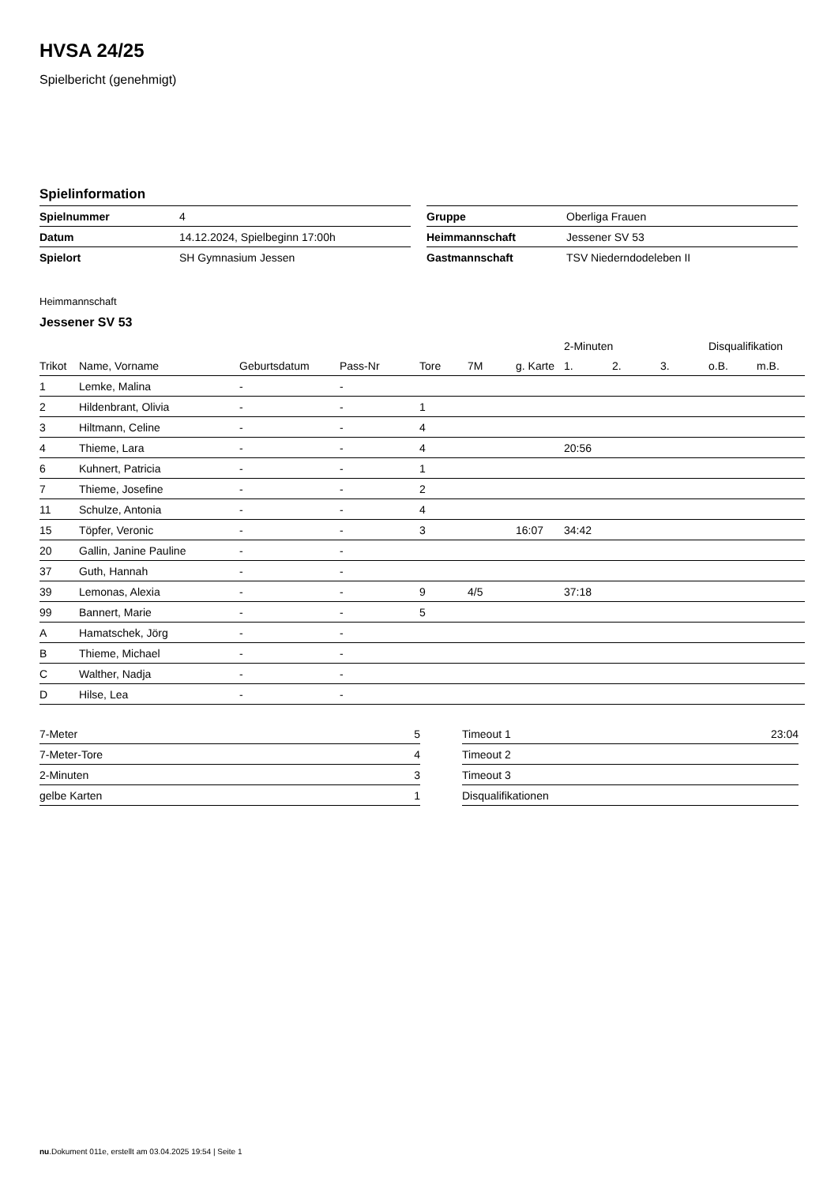HVSA 24/25
Spielbericht (genehmigt)
Spielinformation
| Spielnummer | 4 |
| Datum | 14.12.2024, Spielbeginn 17:00h |
| Spielort | SH Gymnasium Jessen |
| Gruppe | Oberliga Frauen |
| Heimmannschaft | Jessener SV 53 |
| Gastmannschaft | TSV Niederndodeleben II |
Heimmannschaft
Jessener SV 53
| | | | | | | | 2-Minuten | | | Disqualifikation | |
| --- | --- | --- | --- | --- | --- | --- | --- | --- | --- | --- | --- |
| Trikot | Name, Vorname | Geburtsdatum | Pass-Nr | Tore | 7M | g. Karte | 1. | 2. | 3. | o.B. | m.B. |
| 1 | Lemke, Malina | - | - | | | | | | | | |
| 2 | Hildenbrant, Olivia | - | - | 1 | | | | | | | |
| 3 | Hiltmann, Celine | - | - | 4 | | | | | | | |
| 4 | Thieme, Lara | - | - | 4 | | | 20:56 | | | | |
| 6 | Kuhnert, Patricia | - | - | 1 | | | | | | | |
| 7 | Thieme, Josefine | - | - | 2 | | | | | | | |
| 11 | Schulze, Antonia | - | - | 4 | | | | | | | |
| 15 | Töpfer, Veronic | - | - | 3 | | 16:07 | 34:42 | | | | |
| 20 | Gallin, Janine Pauline | - | - | | | | | | | | |
| 37 | Guth, Hannah | - | - | | | | | | | | |
| 39 | Lemonas, Alexia | - | - | 9 | 4/5 | | 37:18 | | | | |
| 99 | Bannert, Marie | - | - | 5 | | | | | | | |
| A | Hamatschek, Jörg | - | - | | | | | | | | |
| B | Thieme, Michael | - | - | | | | | | | | |
| C | Walther, Nadja | - | - | | | | | | | | |
| D | Hilse, Lea | - | - | | | | | | | | |
| 7-Meter | 5 |
| 7-Meter-Tore | 4 |
| 2-Minuten | 3 |
| gelbe Karten | 1 |
| Timeout 1 | 23:04 |
| Timeout 2 | |
| Timeout 3 | |
| Disqualifikationen | |
nu.Dokument 011e, erstellt am 03.04.2025 19:54 | Seite 1